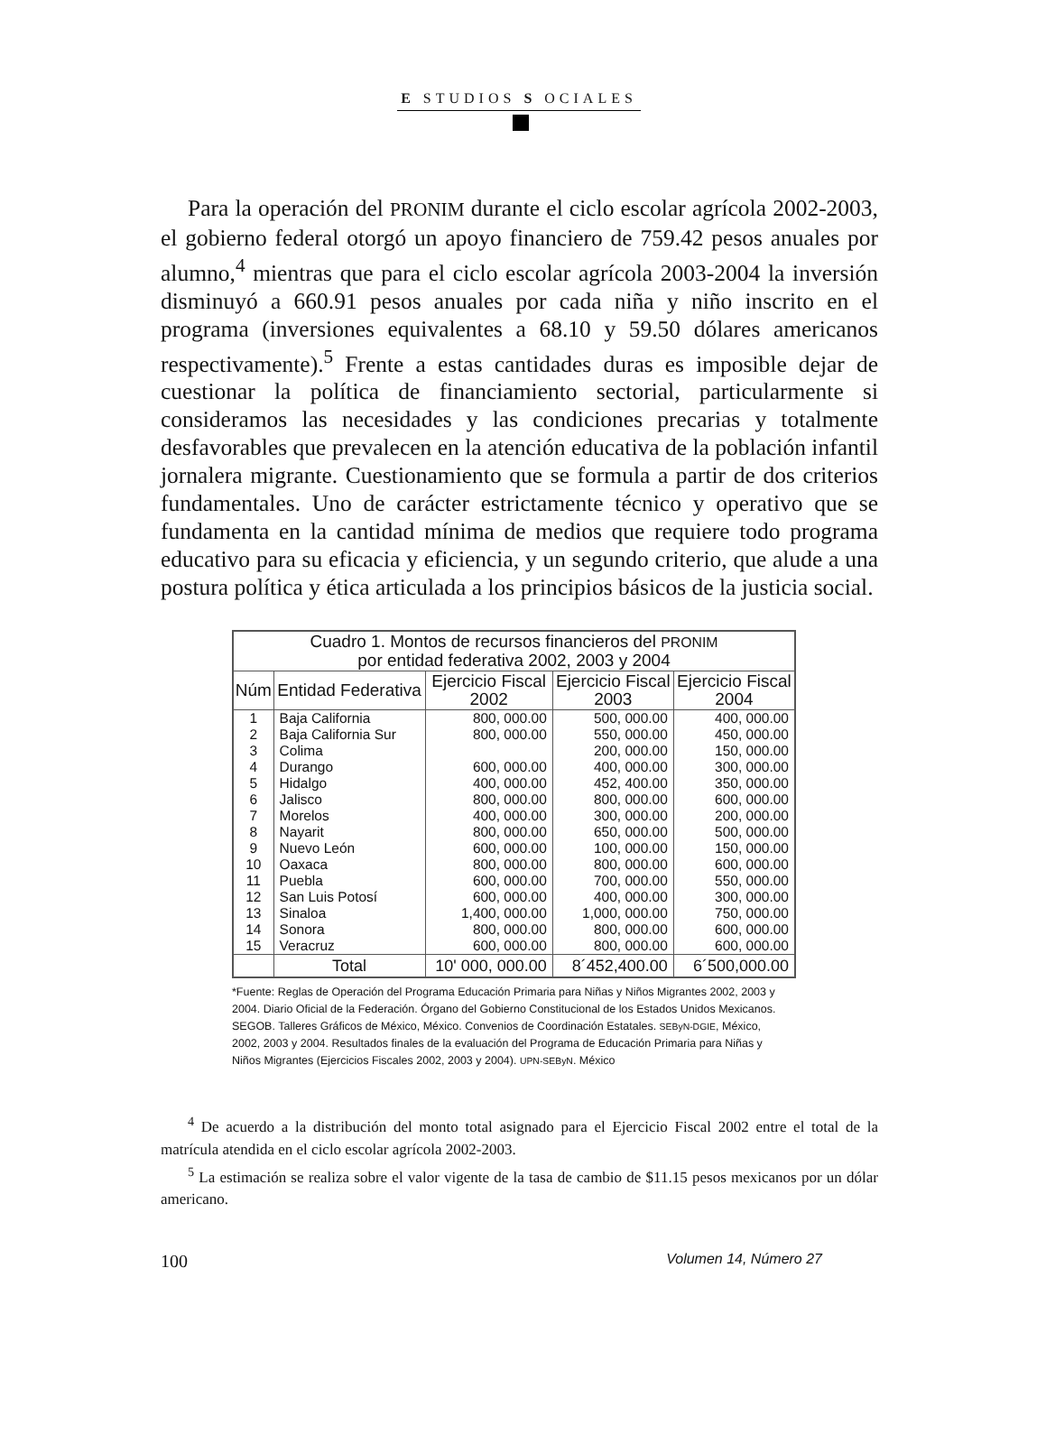E STUDIOS S OCIALES
Para la operación del PRONIM durante el ciclo escolar agrícola 2002-2003, el gobierno federal otorgó un apoyo financiero de 759.42 pesos anuales por alumno,<sup>4</sup> mientras que para el ciclo escolar agrícola 2003-2004 la inversión disminuyó a 660.91 pesos anuales por cada niña y niño inscrito en el programa (inversiones equivalentes a 68.10 y 59.50 dólares americanos respectivamente).<sup>5</sup> Frente a estas cantidades duras es imposible dejar de cuestionar la política de financiamiento sectorial, particularmente si consideramos las necesidades y las condiciones precarias y totalmente desfavorables que prevalecen en la atención educativa de la población infantil jornalera migrante. Cuestionamiento que se formula a partir de dos criterios fundamentales. Uno de carácter estrictamente técnico y operativo que se fundamenta en la cantidad mínima de medios que requiere todo programa educativo para su eficacia y eficiencia, y un segundo criterio, que alude a una postura política y ética articulada a los principios básicos de la justicia social.
| Cuadro 1. Montos de recursos financieros del PRONIM por entidad federativa 2002, 2003 y 2004 | | | | |
| --- | --- | --- | --- | --- |
| Núm | Entidad Federativa | Ejercicio Fiscal 2002 | Ejercicio Fiscal 2003 | Ejercicio Fiscal 2004 |
| 1 | Baja California | 800, 000.00 | 500, 000.00 | 400, 000.00 |
| 2 | Baja California Sur | 800, 000.00 | 550, 000.00 | 450, 000.00 |
| 3 | Colima | | 200, 000.00 | 150, 000.00 |
| 4 | Durango | 600, 000.00 | 400, 000.00 | 300, 000.00 |
| 5 | Hidalgo | 400, 000.00 | 452, 400.00 | 350, 000.00 |
| 6 | Jalisco | 800, 000.00 | 800, 000.00 | 600, 000.00 |
| 7 | Morelos | 400, 000.00 | 300, 000.00 | 200, 000.00 |
| 8 | Nayarit | 800, 000.00 | 650, 000.00 | 500, 000.00 |
| 9 | Nuevo León | 600, 000.00 | 100, 000.00 | 150, 000.00 |
| 10 | Oaxaca | 800, 000.00 | 800, 000.00 | 600, 000.00 |
| 11 | Puebla | 600, 000.00 | 700, 000.00 | 550, 000.00 |
| 12 | San Luis Potosí | 600, 000.00 | 400, 000.00 | 300, 000.00 |
| 13 | Sinaloa | 1,400, 000.00 | 1,000, 000.00 | 750, 000.00 |
| 14 | Sonora | 800, 000.00 | 800, 000.00 | 600, 000.00 |
| 15 | Veracruz | 600, 000.00 | 800, 000.00 | 600, 000.00 |
| | Total | 10' 000, 000.00 | 8´452,400.00 | 6´500,000.00 |
*Fuente: Reglas de Operación del Programa Educación Primaria para Niñas y Niños Migrantes 2002, 2003 y 2004. Diario Oficial de la Federación. Órgano del Gobierno Constitucional de los Estados Unidos Mexicanos. SEGOB. Talleres Gráficos de México, México. Convenios de Coordinación Estatales. SEByN-DGIE, México, 2002, 2003 y 2004. Resultados finales de la evaluación del Programa de Educación Primaria para Niñas y Niños Migrantes (Ejercicios Fiscales 2002, 2003 y 2004). UPN-SEByN. México
<sup>4</sup> De acuerdo a la distribución del monto total asignado para el Ejercicio Fiscal 2002 entre el total de la matrícula atendida en el ciclo escolar agrícola 2002-2003.
<sup>5</sup> La estimación se realiza sobre el valor vigente de la tasa de cambio de $11.15 pesos mexicanos por un dólar americano.
100 Volumen 14, Número 27